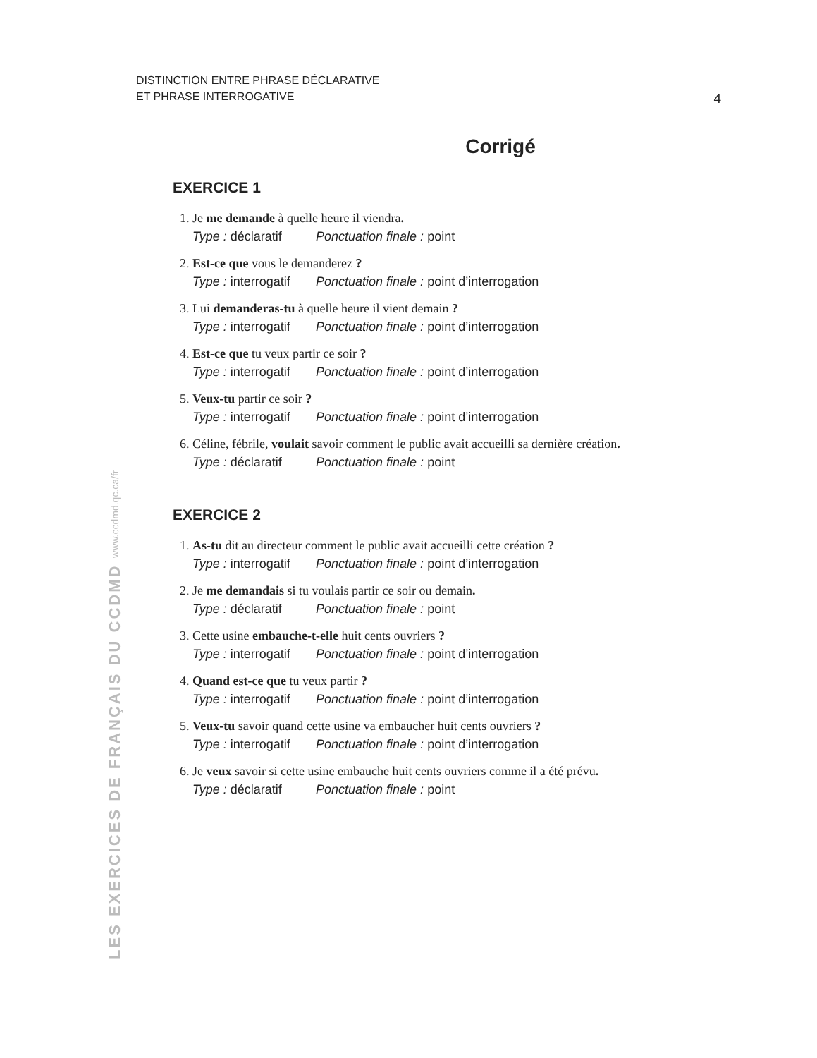DISTINCTION ENTRE PHRASE DÉCLARATIVE
ET PHRASE INTERROGATIVE
4
LES EXERCICES DE FRANÇAIS DU CCDMD www.ccdmd.qc.ca/fr
Corrigé
EXERCICE 1
1. Je me demande à quelle heure il viendra.
Type : déclaratif Ponctuation finale : point
2. Est-ce que vous le demanderez ?
Type : interrogatif Ponctuation finale : point d’interrogation
3. Lui demanderas-tu à quelle heure il vient demain ?
Type : interrogatif Ponctuation finale : point d’interrogation
4. Est-ce que tu veux partir ce soir ?
Type : interrogatif Ponctuation finale : point d’interrogation
5. Veux-tu partir ce soir ?
Type : interrogatif Ponctuation finale : point d’interrogation
6. Céline, fébrile, voulait savoir comment le public avait accueilli sa dernière création.
Type : déclaratif Ponctuation finale : point
EXERCICE 2
1. As-tu dit au directeur comment le public avait accueilli cette création ?
Type : interrogatif Ponctuation finale : point d’interrogation
2. Je me demandais si tu voulais partir ce soir ou demain.
Type : déclaratif Ponctuation finale : point
3. Cette usine embauche-t-elle huit cents ouvriers ?
Type : interrogatif Ponctuation finale : point d’interrogation
4. Quand est-ce que tu veux partir ?
Type : interrogatif Ponctuation finale : point d’interrogation
5. Veux-tu savoir quand cette usine va embaucher huit cents ouvriers ?
Type : interrogatif Ponctuation finale : point d’interrogation
6. Je veux savoir si cette usine embauche huit cents ouvriers comme il a été prévu.
Type : déclaratif Ponctuation finale : point